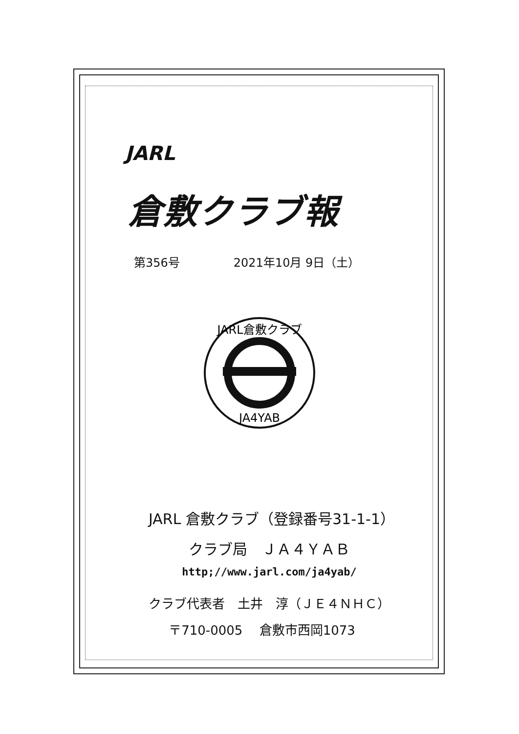JARL
倉敷クラブ報
第356号 2021年10月 9日（土）
JARL倉敷クラブ
JA4YAB
JARL 倉敷クラブ（登録番号31-1-1）
クラブ局　ＪＡ４ＹＡＢ
http;//www.jarl.com/ja4yab/
クラブ代表者　土井　淳（ＪＥ４ＮＨＣ）
〒710-0005　 倉敷市西岡1073